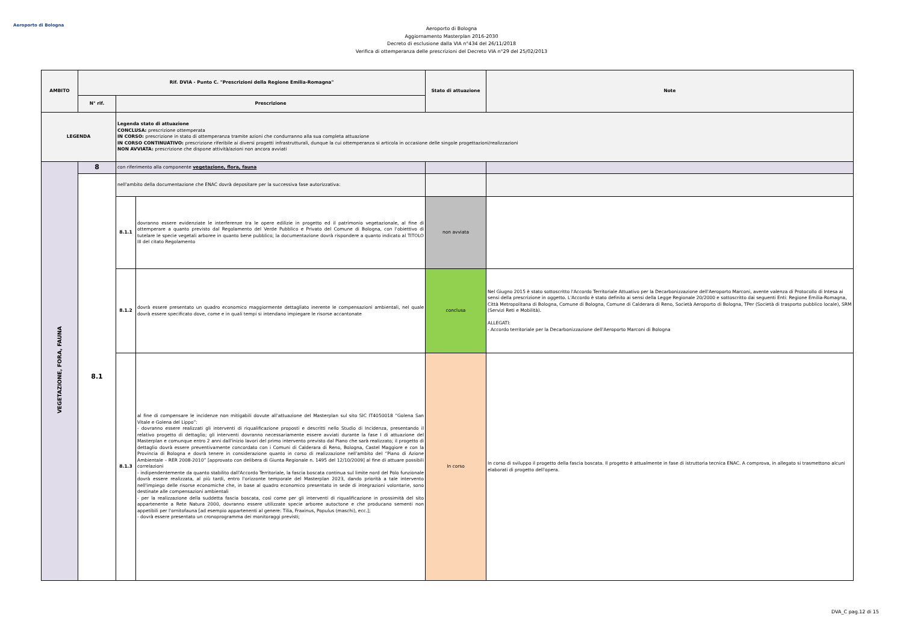Aeroporto di Bologna
Aeroporto di Bologna
Aggiornamento Masterplan 2016-2030
Decreto di esclusione dalla VIA n°434 del 26/11/2018
Verifica di ottemperanza delle prescrizioni del Decreto VIA n°29 del 25/02/2013
| AMBITO | Rif. DVIA - Punto C. "Prescrizioni della Regione Emilia-Romagna" | | | Stato di attuazione | Note |
| --- | --- | --- | --- | --- | --- |
| | N° rif. | Prescrizione | | | |
| LEGENDA | | Legenda stato di attuazione CONCLUSA: prescrizione ottemperata IN CORSO: prescrizione in stato di ottemperanza tramite azioni che condurranno alla sua completa attuazione IN CORSO CONTINUATIVO: prescrizione riferibile ai diversi progetti infrastrutturali, dunque la cui ottemperanza si articola in occasione delle singole progettazioni/realizzazioni NON AVVIATA: prescrizione che dispone attività/azioni non ancora avviati | | | |
| VEGETAZIONE, FORA, FAUNA | 8 | con riferimento alla componente vegetazione, flora, fauna | | | |
| | 8.1 | nell'ambito della documentazione che ENAC dovrà depositare per la successiva fase autorizzativa: | | | |
| | | 8.1.1 | dovranno essere evidenziate le interferenze tra le opere edilizie in progetto ed il patrimonio vegetazionale, al fine di ottemperare a quanto previsto dal Regolamento del Verde Pubblico e Privato del Comune di Bologna, con l'obiettivo di tutelare le specie vegetali arboree in quanto bene pubblico; la documentazione dovrà rispondere a quanto indicato al TITOLO III del citato Regolamento | non avviata | |
| | | 8.1.2 | dovrà essere presentato un quadro economico maggiormente dettagliato inerente le compensazioni ambientali, nel quale dovrà essere specificato dove, come e in quali tempi si intendano impiegare le risorse accantonate | conclusa | Nel Giugno 2015 è stato sottoscritto l'Accordo Territoriale Attuativo per la Decarbonizzazione dell'Aeroporto Marconi, avente valenza di Protocollo di Intesa ai sensi della prescrizione in oggetto. L'Accordo è stato definito ai sensi della Legge Regionale 20/2000 e sottoscritto dai seguenti Enti: Regione Emilia-Romagna, Città Metropolitana di Bologna, Comune di Bologna, Comune di Calderara di Reno, Società Aeroporto di Bologna, TPer (Società di trasporto pubblico locale), SRM (Servizi Reti e Mobilità). ALLEGATI: - Accordo territoriale per la Decarbonizzazione dell'Aeroporto Marconi di Bologna |
| | | 8.1.3 | al fine di compensare le incidenze non mitigabili dovute all'attuazione del Masterplan sul sito SIC IT4050018 “Golena San Vitale e Golena del Lippo”: - dovranno essere realizzati gli interventi di riqualificazione proposti e descritti nello Studio di Incidenza, presentando il relativo progetto di dettaglio; gli interventi dovranno necessariamente essere avviati durante la fase I di attuazione del Masterplan e comunque entro 2 anni dall'inizio lavori del primo intervento previsto dal Piano che sarà realizzato; il progetto di dettaglio dovrà essere preventivamente concordato con i Comuni di Calderara di Reno, Bologna, Castel Maggiore e con la Provincia di Bologna e dovrà tenere in considerazione quanto in corso di realizzazione nell'ambito del “Piano di Azione Ambientale – RER 2008-2010” [approvato con delibera di Giunta Regionale n. 1495 del 12/10/2009] al fine di attuare possibili correlazioni - indipendentemente da quanto stabilito dall'Accordo Territoriale, la fascia boscata continua sul limite nord del Polo funzionale dovrà essere realizzata, al più tardi, entro l'orizzonte temporale del Masterplan 2023, dando priorità a tale intervento nell'impiego delle risorse economiche che, in base al quadro economico presentato in sede di integrazioni volontarie, sono destinate alle compensazioni ambientali - per la realizzazione della suddetta fascia boscata, così come per gli interventi di riqualificazione in prossimità del sito appartenente a Rete Natura 2000, dovranno essere utilizzate specie arboree autoctone e che producano sementi non appetibili per l'ornitofauna [ad esempio appartenenti al genere: Tilia, Fraxinus, Populus (maschi), ecc.]; - dovrà essere presentato un cronoprogramma dei monitoraggi previsti; | In corso | In corso di sviluppo il progetto della fascia boscata. Il progetto è attualmente in fase di istruttoria tecnica ENAC. A comprova, in allegato si trasmettono alcuni elaborati di progetto dell'opera. |
DVA_C pag.12 di 15